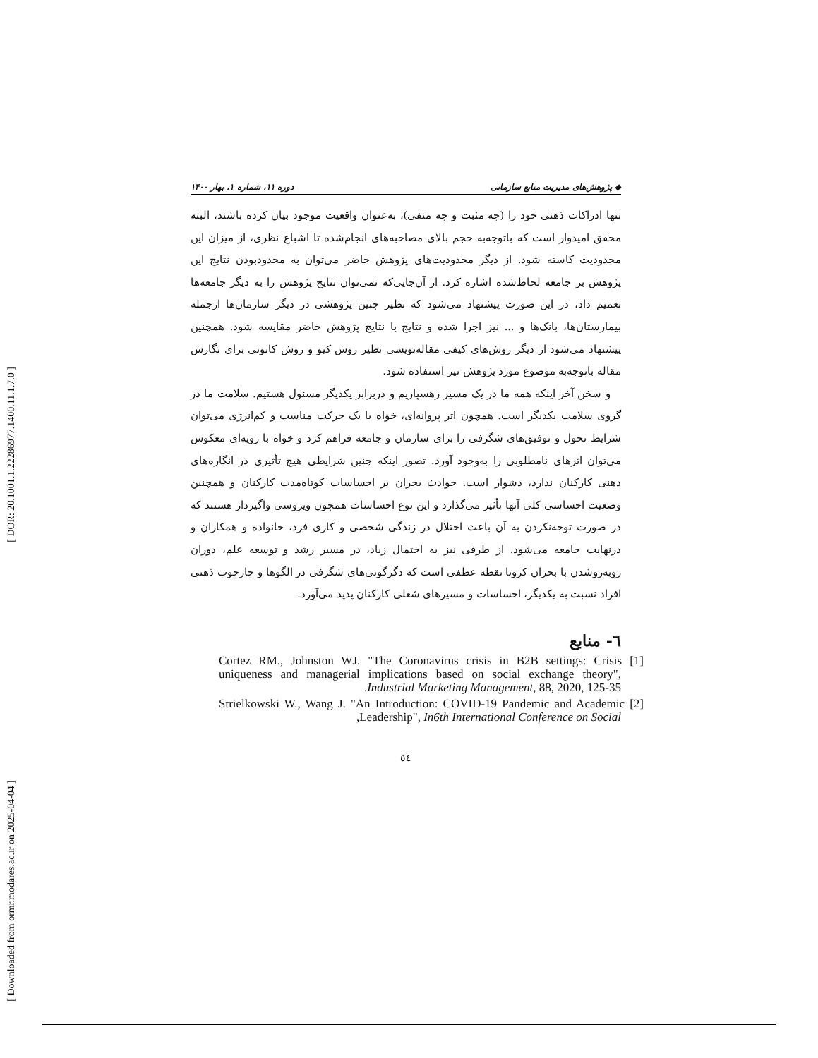[ DOR: 20.1001.1.22286977.1400.11.1.7.0 ]
[ Downloaded from ormr.modares.ac.ir on 2025-04-04 ]
◆ پژوهش‌های مدیریت منابع سازمانی دوره ۱۱، شماره ۱، بهار ۱۴۰۰
تنها ادراکات ذهنی خود را (چه مثبت و چه منفی)، به‌عنوان واقعیت موجود بیان کرده باشند، البته محقق امیدوار است که باتوجه‌به حجم بالای مصاحبه‌های انجام‌شده تا اشباع نظری، از میزان این محدودیت کاسته شود. از دیگر محدودیت‌های پژوهش حاضر می‌توان به محدودبودن نتایج این پژوهش بر جامعه لحاظ‌شده اشاره کرد. از آن‌جایی‌که نمی‌توان نتایج پژوهش را به دیگر جامعه‌ها تعمیم داد، در این صورت پیشنهاد می‌شود که نظیر چنین پژوهشی در دیگر سازمان‌ها ازجمله بیمارستان‌ها، بانک‌ها و ... نیز اجرا شده و نتایج با نتایج پژوهش حاضر مقایسه شود. همچنین پیشنهاد می‌شود از دیگر روش‌های کیفی مقاله‌نویسی نظیر روش کیو و روش کانونی برای نگارش مقاله باتوجه‌به موضوع مورد پژوهش نیز استفاده شود.
و سخن آخر اینکه همه ما در یک مسیر رهسپاریم و دربرابر یکدیگر مسئول هستیم. سلامت ما در گروی سلامت یکدیگر است. همچون اثر پروانه‌ای، خواه با یک حرکت مناسب و کم‌انرژی می‌توان شرایط تحول و توفیق‌های شگرفی را برای سازمان و جامعه فراهم کرد و خواه با رویه‌ای معکوس می‌توان اثرهای نامطلوبی را به‌وجود آورد. تصور اینکه چنین شرایطی هیچ تأثیری در انگاره‌های ذهنی کارکنان ندارد، دشوار است. حوادث بحران بر احساسات کوتاه‌مدت کارکنان و همچنین وضعیت احساسی کلی آنها تأثیر می‌گذارد و این نوع احساسات همچون ویروسی واگیردار هستند که در صورت توجه‌نکردن به آن باعث اختلال در زندگی شخصی و کاری فرد، خانواده و همکاران و درنهایت جامعه می‌شود. از طرفی نیز به احتمال زیاد، در مسیر رشد و توسعه علم، دوران روبه‌روشدن با بحران کرونا نقطه عطفی است که دگرگونی‌های شگرفی در الگوها و چارچوب ذهنی افراد نسبت به یکدیگر، احساسات و مسیرهای شغلی کارکنان پدید می‌آورد.
٦- منابع
[1] Cortez RM., Johnston WJ. "The Coronavirus crisis in B2B settings: Crisis uniqueness and managerial implications based on social exchange theory", Industrial Marketing Management, 88, 2020, 125-35.
[2] Strielkowski W., Wang J. "An Introduction: COVID-19 Pandemic and Academic Leadership", In6th International Conference on Social,
٥٤